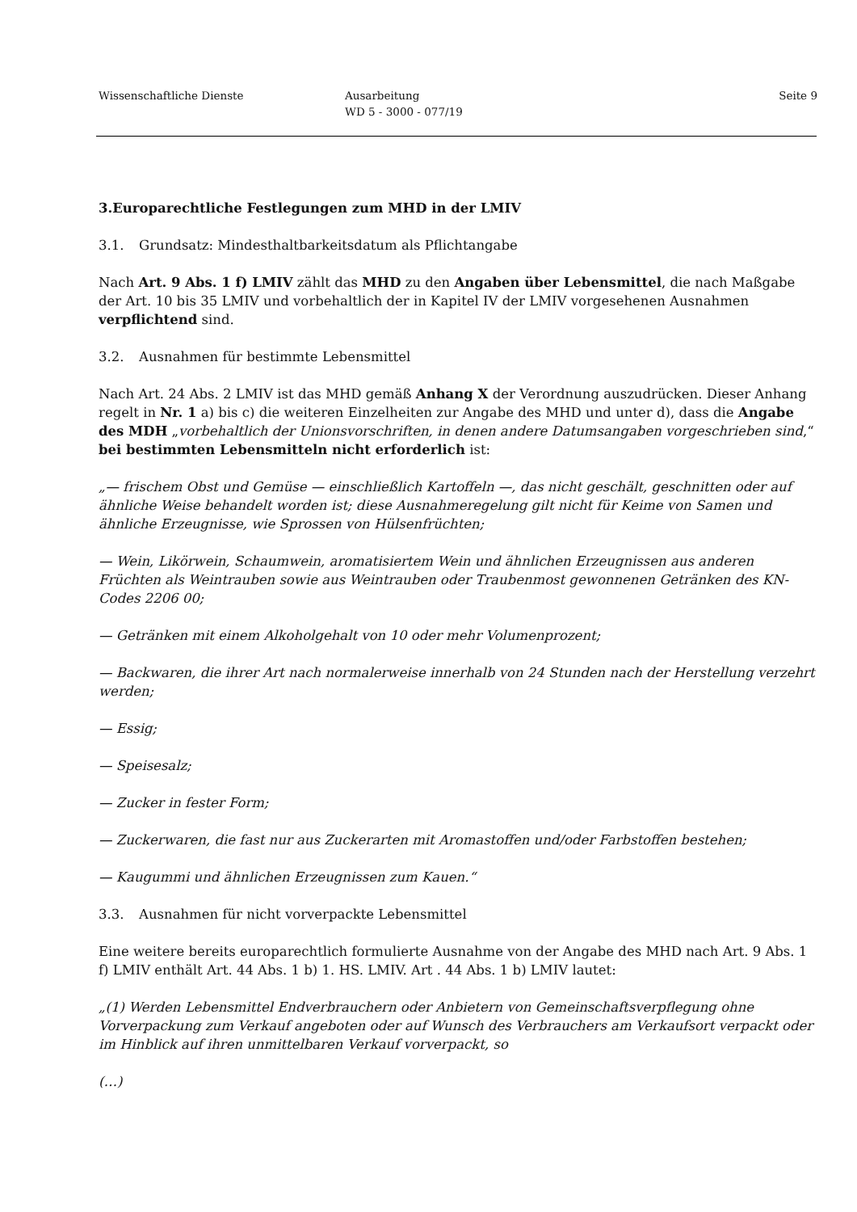Wissenschaftliche Dienste Ausarbeitung
WD 5 - 3000 - 077/19
Seite 9
3. Europarechtliche Festlegungen zum MHD in der LMIV
3.1. Grundsatz: Mindesthaltbarkeitsdatum als Pflichtangabe
Nach Art. 9 Abs. 1 f) LMIV zählt das MHD zu den Angaben über Lebensmittel, die nach Maßgabe der Art. 10 bis 35 LMIV und vorbehaltlich der in Kapitel IV der LMIV vorgesehenen Ausnahmen verpflichtend sind.
3.2. Ausnahmen für bestimmte Lebensmittel
Nach Art. 24 Abs. 2 LMIV ist das MHD gemäß Anhang X der Verordnung auszudrücken. Dieser Anhang regelt in Nr. 1 a) bis c) die weiteren Einzelheiten zur Angabe des MHD und unter d), dass die Angabe des MDH „vorbehaltlich der Unionsvorschriften, in denen andere Datumsangaben vorgeschrieben sind,“ bei bestimmten Lebensmitteln nicht erforderlich ist:
„— frischem Obst und Gemüse — einschließlich Kartoffeln —, das nicht geschält, geschnitten oder auf ähnliche Weise behandelt worden ist; diese Ausnahmeregelung gilt nicht für Keime von Samen und ähnliche Erzeugnisse, wie Sprossen von Hülsenfrüchten;
— Wein, Likörwein, Schaumwein, aromatisiertem Wein und ähnlichen Erzeugnissen aus anderen Früchten als Weintrauben sowie aus Weintrauben oder Traubenmost gewonnenen Getränken des KN-Codes 2206 00;
— Getränken mit einem Alkoholgehalt von 10 oder mehr Volumenprozent;
— Backwaren, die ihrer Art nach normalerweise innerhalb von 24 Stunden nach der Herstellung verzehrt werden;
— Essig;
— Speisesalz;
— Zucker in fester Form;
— Zuckerwaren, die fast nur aus Zuckerarten mit Aromastoffen und/oder Farbstoffen bestehen;
— Kaugummi und ähnlichen Erzeugnissen zum Kauen.“
3.3. Ausnahmen für nicht vorverpackte Lebensmittel
Eine weitere bereits europarechtlich formulierte Ausnahme von der Angabe des MHD nach Art. 9 Abs. 1 f) LMIV enthält Art. 44 Abs. 1 b) 1. HS. LMIV. Art . 44 Abs. 1 b) LMIV lautet:
„(1) Werden Lebensmittel Endverbrauchern oder Anbietern von Gemeinschaftsverpflegung ohne Vorverpackung zum Verkauf angeboten oder auf Wunsch des Verbrauchers am Verkaufsort verpackt oder im Hinblick auf ihren unmittelbaren Verkauf vorverpackt, so
(…)